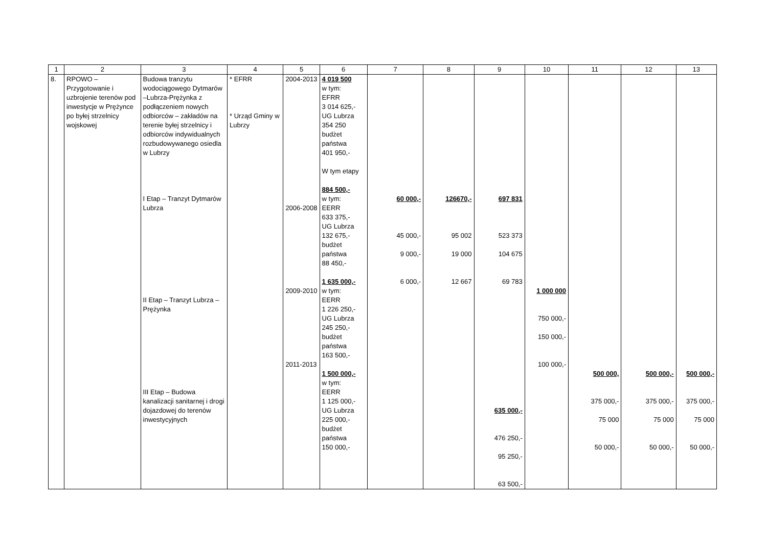| 1 | 2 | 3 | 4 | 5 | 6 | 7 | 8 | 9 | 10 | 11 | 12 | 13 |
| --- | --- | --- | --- | --- | --- | --- | --- | --- | --- | --- | --- | --- |
| 8. | RPOWO – Przygotowanie i uzbrojenie terenów pod inwestycje w Prężynce po byłej strzelnicy wojskowej | Budowa tranzytu wodociągowego Dytmarów –Lubrza-Prężynka z podłączeniem nowych odbiorców – zakładów na terenie byłej strzelnicy i odbiorców indywidualnych rozbudowywanego osiedla w Lubrzy I Etap – Tranzyt Dytmarów Lubrza II Etap – Tranzyt Lubrza – Prężynka III Etap – Budowa kanalizacji sanitarnej i drogi dojazdowej do terenów inwestycyjnych | * EFRR * Urząd Gminy w Lubrzy | 2004-2013 2006-2008 2009-2010 2011-2013 | 4 019 500 w tym: EFRR 3 014 625,- UG Lubrza 354 250 budżet państwa 401 950,- W tym etapy 884 500,- w tym: EERR 633 375,- UG Lubrza 132 675,- budżet państwa 88 450,- 1 635 000,- w tym: EERR 1 226 250,- UG Lubrza 245 250,- budżet państwa 163 500,- 1 500 000,- w tym: EERR 1 125 000,- UG Lubrza 225 000,- budżet państwa 150 000,- | 60 000,- 45 000,- 9 000,- 6 000,- | 126670,- 95 002 19 000 12 667 | 697 831 523 373 104 675 69 783 635 000,- 476 250,- 95 250,- 63 500,- | 1 000 000 750 000,- 150 000,- 100 000,- | 500 000, 375 000,- 75 000 50 000,- | 500 000,- 375 000,- 75 000 50 000,- | 500 000,- 375 000,- 75 000 50 000,- |